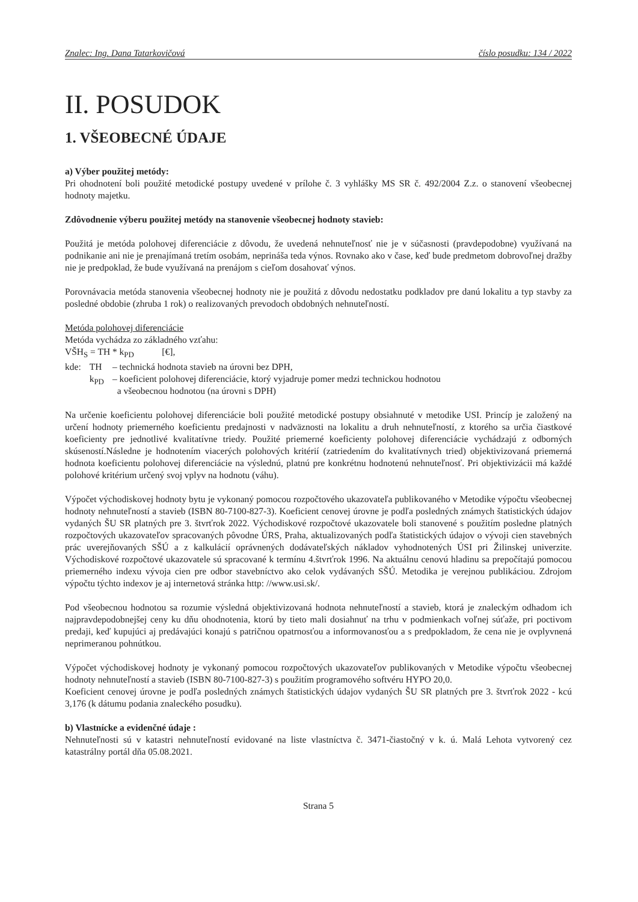Znalec: Ing. Dana Tatarkovičová číslo posudku: 134 / 2022
II. POSUDOK
1. VŠEOBECNÉ ÚDAJE
a) Výber použitej metódy:
Pri ohodnotení boli použité metodické postupy uvedené v prílohe č. 3 vyhlášky MS SR č. 492/2004 Z.z. o stanovení všeobecnej hodnoty majetku.
Zdôvodnenie výberu použitej metódy na stanovenie všeobecnej hodnoty stavieb:
Použitá je metóda polohovej diferenciácie z dôvodu, že uvedená nehnuteľnosť nie je v súčasnosti (pravdepodobne) využívaná na podnikanie ani nie je prenajímaná tretím osobám, neprináša teda výnos. Rovnako ako v čase, keď bude predmetom dobrovoľnej dražby nie je predpoklad, že bude využívaná na prenájom s cieľom dosahovať výnos.
Porovnávacia metóda stanovenia všeobecnej hodnoty nie je použitá z dôvodu nedostatku podkladov pre danú lokalitu a typ stavby za posledné obdobie (zhruba 1 rok) o realizovaných prevodoch obdobných nehnuteľností.
Metóda polohovej diferenciácie
Metóda vychádza zo základného vzťahu:
VŠH<sub>S</sub> = TH * k<sub>PD</sub> [€],
| kde: | TH | – technická hodnota stavieb na úrovni bez DPH, |
| | k<sub>PD</sub> | – koeficient polohovej diferenciácie, ktorý vyjadruje pomer medzi technickou hodnotou a všeobecnou hodnotou (na úrovni s DPH) |
Na určenie koeficientu polohovej diferenciácie boli použité metodické postupy obsiahnuté v metodike USI. Princíp je založený na určení hodnoty priemerného koeficientu predajnosti v nadväznosti na lokalitu a druh nehnuteľností, z ktorého sa určia čiastkové koeficienty pre jednotlivé kvalitatívne triedy. Použité priemerné koeficienty polohovej diferenciácie vychádzajú z odborných skúseností.Následne je hodnotením viacerých polohových kritérií (zatriedením do kvalitatívnych tried) objektivizovaná priemerná hodnota koeficientu polohovej diferenciácie na výslednú, platnú pre konkrétnu hodnotenú nehnuteľnosť. Pri objektivizácii má každé polohové kritérium určený svoj vplyv na hodnotu (váhu).
Výpočet východiskovej hodnoty bytu je vykonaný pomocou rozpočtového ukazovateľa publikovaného v Metodike výpočtu všeobecnej hodnoty nehnuteľností a stavieb (ISBN 80-7100-827-3). Koeficient cenovej úrovne je podľa posledných známych štatistických údajov vydaných ŠU SR platných pre 3. štvrťrok 2022. Východiskové rozpočtové ukazovatele boli stanovené s použitím posledne platných rozpočtových ukazovateľov spracovaných pôvodne ÚRS, Praha, aktualizovaných podľa štatistických údajov o vývoji cien stavebných prác uverejňovaných SŠÚ a z kalkulácií oprávnených dodávateľských nákladov vyhodnotených ÚSI pri Žilinskej univerzite. Východiskové rozpočtové ukazovatele sú spracované k termínu 4.štvrťrok 1996. Na aktuálnu cenovú hladinu sa prepočítajú pomocou priemerného indexu vývoja cien pre odbor stavebníctvo ako celok vydávaných SŠÚ. Metodika je verejnou publikáciou. Zdrojom výpočtu týchto indexov je aj internetová stránka http: //www.usi.sk/.
Pod všeobecnou hodnotou sa rozumie výsledná objektivizovaná hodnota nehnuteľností a stavieb, ktorá je znaleckým odhadom ich najpravdepodobnejšej ceny ku dňu ohodnotenia, ktorú by tieto mali dosiahnuť na trhu v podmienkach voľnej súťaže, pri poctivom predaji, keď kupujúci aj predávajúci konajú s patričnou opatrnosťou a informovanosťou a s predpokladom, že cena nie je ovplyvnená neprimeranou pohnútkou.
Výpočet východiskovej hodnoty je vykonaný pomocou rozpočtových ukazovateľov publikovaných v Metodike výpočtu všeobecnej hodnoty nehnuteľností a stavieb (ISBN 80-7100-827-3) s použitím programového softvéru HYPO 20,0.
Koeficient cenovej úrovne je podľa posledných známych štatistických údajov vydaných ŠU SR platných pre 3. štvrťrok 2022 - kcú 3,176 (k dátumu podania znaleckého posudku).
b) Vlastnícke a evidenčné údaje :
Nehnuteľnosti sú v katastri nehnuteľností evidované na liste vlastníctva č. 3471-čiastočný v k. ú. Malá Lehota vytvorený cez katastrálny portál dňa 05.08.2021.
Strana 5